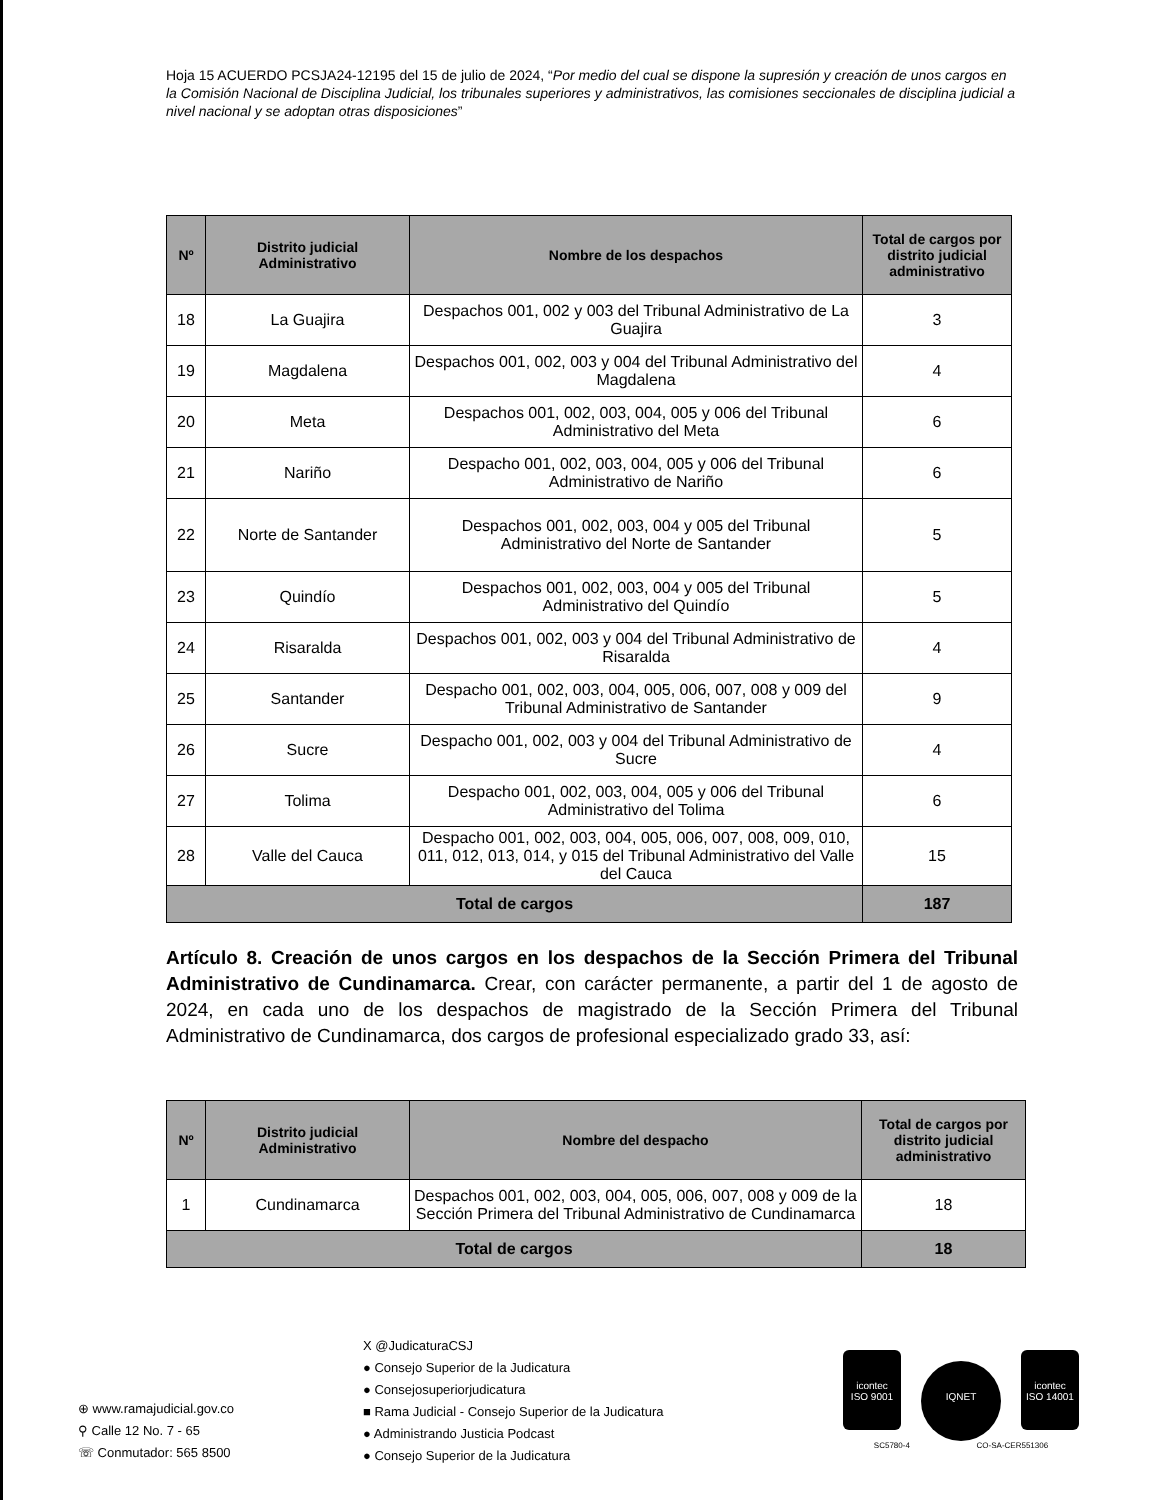Hoja 15 ACUERDO PCSJA24-12195 del 15 de julio de 2024, “Por medio del cual se dispone la supresión y creación de unos cargos en la Comisión Nacional de Disciplina Judicial, los tribunales superiores y administrativos, las comisiones seccionales de disciplina judicial a nivel nacional y se adoptan otras disposiciones”
| Nº | Distrito judicial Administrativo | Nombre de los despachos | Total de cargos por distrito judicial administrativo |
| --- | --- | --- | --- |
| 18 | La Guajira | Despachos 001, 002 y 003 del Tribunal Administrativo de La Guajira | 3 |
| 19 | Magdalena | Despachos 001, 002, 003 y 004 del Tribunal Administrativo del Magdalena | 4 |
| 20 | Meta | Despachos 001, 002, 003, 004, 005 y 006 del Tribunal Administrativo del Meta | 6 |
| 21 | Nariño | Despacho 001, 002, 003, 004, 005 y 006 del Tribunal Administrativo de Nariño | 6 |
| 22 | Norte de Santander | Despachos 001, 002, 003, 004 y 005 del Tribunal Administrativo del Norte de Santander | 5 |
| 23 | Quindío | Despachos 001, 002, 003, 004 y 005 del Tribunal Administrativo del Quindío | 5 |
| 24 | Risaralda | Despachos 001, 002, 003 y 004 del Tribunal Administrativo de Risaralda | 4 |
| 25 | Santander | Despacho 001, 002, 003, 004, 005, 006, 007, 008 y 009 del Tribunal Administrativo de Santander | 9 |
| 26 | Sucre | Despacho 001, 002, 003 y 004 del Tribunal Administrativo de Sucre | 4 |
| 27 | Tolima | Despacho 001, 002, 003, 004, 005 y 006 del Tribunal Administrativo del Tolima | 6 |
| 28 | Valle del Cauca | Despacho 001, 002, 003, 004, 005, 006, 007, 008, 009, 010, 011, 012, 013, 014, y 015 del Tribunal Administrativo del Valle del Cauca | 15 |
| Total de cargos | | | 187 |
Artículo 8. Creación de unos cargos en los despachos de la Sección Primera del Tribunal Administrativo de Cundinamarca. Crear, con carácter permanente, a partir del 1 de agosto de 2024, en cada uno de los despachos de magistrado de la Sección Primera del Tribunal Administrativo de Cundinamarca, dos cargos de profesional especializado grado 33, así:
| Nº | Distrito judicial Administrativo | Nombre del despacho | Total de cargos por distrito judicial administrativo |
| --- | --- | --- | --- |
| 1 | Cundinamarca | Despachos 001, 002, 003, 004, 005, 006, 007, 008 y 009 de la Sección Primera del Tribunal Administrativo de Cundinamarca | 18 |
| Total de cargos | | | 18 |
⊕ www.ramajudicial.gov.co
⚲ Calle 12 No. 7 - 65
☏ Conmutador: 565 8500
X @JudicaturaCSJ
● Consejo Superior de la Judicatura
● Consejosuperiorjudicatura
■ Rama Judicial - Consejo Superior de la Judicatura
● Administrando Justicia Podcast
● Consejo Superior de la Judicatura
icontec
ISO 9001 IQNET icontec
ISO 14001
SC5780-4 CO-SA-CER551306